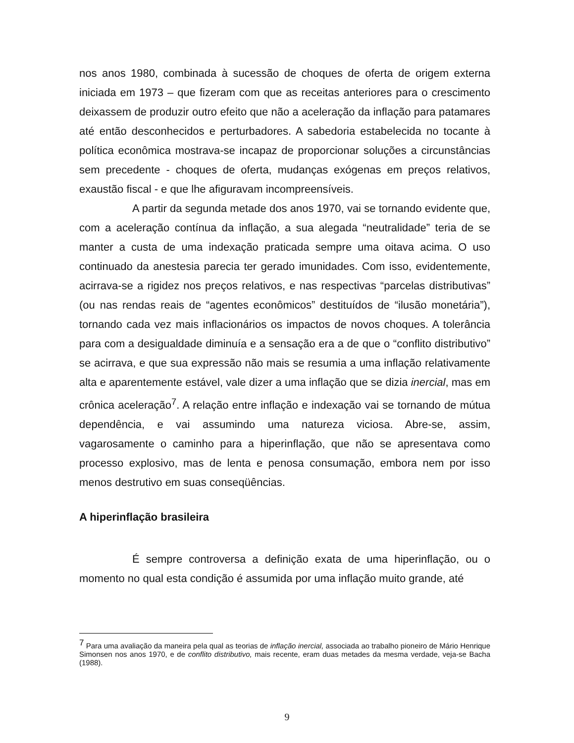nos anos 1980, combinada à sucessão de choques de oferta de origem externa iniciada em 1973 – que fizeram com que as receitas anteriores para o crescimento deixassem de produzir outro efeito que não a aceleração da inflação para patamares até então desconhecidos e perturbadores. A sabedoria estabelecida no tocante à política econômica mostrava-se incapaz de proporcionar soluções a circunstâncias sem precedente - choques de oferta, mudanças exógenas em preços relativos, exaustão fiscal - e que lhe afiguravam incompreensíveis.
A partir da segunda metade dos anos 1970, vai se tornando evidente que, com a aceleração contínua da inflação, a sua alegada “neutralidade” teria de se manter a custa de uma indexação praticada sempre uma oitava acima. O uso continuado da anestesia parecia ter gerado imunidades. Com isso, evidentemente, acirrava-se a rigidez nos preços relativos, e nas respectivas “parcelas distributivas” (ou nas rendas reais de “agentes econômicos” destituídos de “ilusão monetária”), tornando cada vez mais inflacionários os impactos de novos choques. A tolerância para com a desigualdade diminuía e a sensação era a de que o “conflito distributivo” se acirrava, e que sua expressão não mais se resumia a uma inflação relativamente alta e aparentemente estável, vale dizer a uma inflação que se dizia inercial, mas em crônica aceleração<sup>7</sup>. A relação entre inflação e indexação vai se tornando de mútua dependência, e vai assumindo uma natureza viciosa. Abre-se, assim, vagarosamente o caminho para a hiperinflação, que não se apresentava como processo explosivo, mas de lenta e penosa consumação, embora nem por isso menos destrutivo em suas conseqüências.
A hiperinflação brasileira
É sempre controversa a definição exata de uma hiperinflação, ou o momento no qual esta condição é assumida por uma inflação muito grande, até
<sup>7</sup> Para uma avaliação da maneira pela qual as teorias de inflação inercial, associada ao trabalho pioneiro de Mário Henrique Simonsen nos anos 1970, e de conflito distributivo, mais recente, eram duas metades da mesma verdade, veja-se Bacha (1988).
9